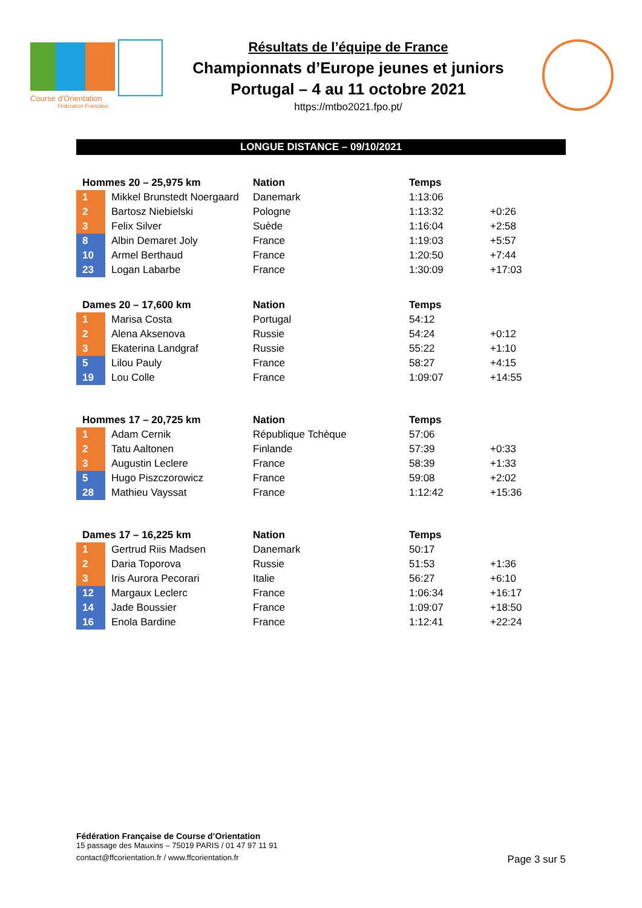Course d'Orientation
Fédération Française
Résultats de l’équipe de France
Championnats d’Europe jeunes et juniors
Portugal – 4 au 11 octobre 2021
https://mtbo2021.fpo.pt/
LONGUE DISTANCE – 09/10/2021
| Hommes 20 – 25,975 km | | Nation | Temps | |
| --- | --- | --- | --- | --- |
| 1 | Mikkel Brunstedt Noergaard | Danemark | 1:13:06 | |
| 2 | Bartosz Niebielski | Pologne | 1:13:32 | +0:26 |
| 3 | Felix Silver | Suède | 1:16:04 | +2:58 |
| 8 | Albin Demaret Joly | France | 1:19:03 | +5:57 |
| 10 | Armel Berthaud | France | 1:20:50 | +7:44 |
| 23 | Logan Labarbe | France | 1:30:09 | +17:03 |
| Dames 20 – 17,600 km | | Nation | Temps | |
| --- | --- | --- | --- | --- |
| 1 | Marisa Costa | Portugal | 54:12 | |
| 2 | Alena Aksenova | Russie | 54:24 | +0:12 |
| 3 | Ekaterina Landgraf | Russie | 55:22 | +1:10 |
| 5 | Lilou Pauly | France | 58:27 | +4:15 |
| 19 | Lou Colle | France | 1:09:07 | +14:55 |
| Hommes 17 – 20,725 km | | Nation | Temps | |
| --- | --- | --- | --- | --- |
| 1 | Adam Cernik | République Tchèque | 57:06 | |
| 2 | Tatu Aaltonen | Finlande | 57:39 | +0:33 |
| 3 | Augustin Leclere | France | 58:39 | +1:33 |
| 5 | Hugo Piszczorowicz | France | 59:08 | +2:02 |
| 28 | Mathieu Vayssat | France | 1:12:42 | +15:36 |
| Dames 17 – 16,225 km | | Nation | Temps | |
| --- | --- | --- | --- | --- |
| 1 | Gertrud Riis Madsen | Danemark | 50:17 | |
| 2 | Daria Toporova | Russie | 51:53 | +1:36 |
| 3 | Iris Aurora Pecorari | Italie | 56:27 | +6:10 |
| 12 | Margaux Leclerc | France | 1:06:34 | +16:17 |
| 14 | Jade Boussier | France | 1:09:07 | +18:50 |
| 16 | Enola Bardine | France | 1:12:41 | +22:24 |
Fédération Française de Course d’Orientation
15 passage des Mauxins – 75019 PARIS / 01 47 97 11 91
contact@ffcorientation.fr / www.ffcorientation.fr
Page 3 sur 5